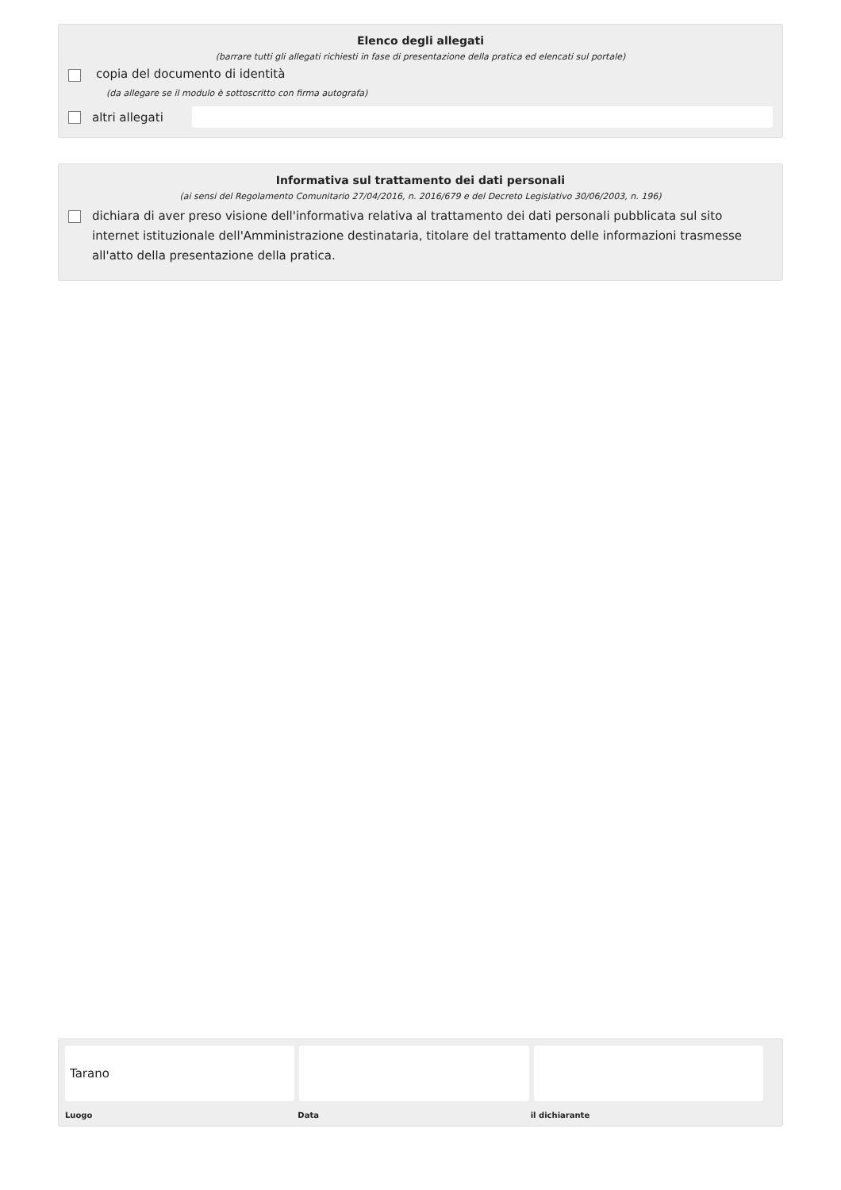Elenco degli allegati
(barrare tutti gli allegati richiesti in fase di presentazione della pratica ed elencati sul portale)
copia del documento di identità
(da allegare se il modulo è sottoscritto con firma autografa)
altri allegati
Informativa sul trattamento dei dati personali
(ai sensi del Regolamento Comunitario 27/04/2016, n. 2016/679 e del Decreto Legislativo 30/06/2003, n. 196)
dichiara di aver preso visione dell'informativa relativa al trattamento dei dati personali pubblicata sul sito internet istituzionale dell'Amministrazione destinataria, titolare del trattamento delle informazioni trasmesse all'atto della presentazione della pratica.
Tarano
Luogo Data il dichiarante